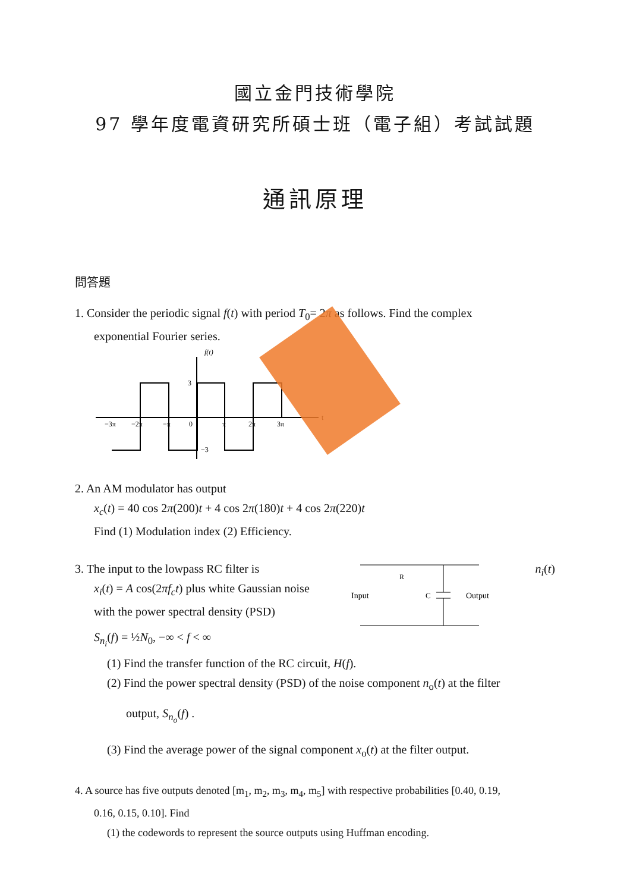國立金門技術學院
97 學年度電資研究所碩士班（電子組）考試試題
通訊原理
問答題
1. Consider the periodic signal f(t) with period T<sub>0</sub>= 2π as follows. Find the complex
exponential Fourier series.
f(t)
t
3
−3
−3π
−2π
−π
0
π
2π
3π
2. An AM modulator has output
x<sub>c</sub>(t) = 40 cos 2π(200)t + 4 cos 2π(180)t + 4 cos 2π(220)t
Find (1) Modulation index (2) Efficiency.
3. The input to the lowpass RC filter is
x<sub>i</sub>(t) = A cos(2πf<sub>c</sub>t) plus white Gaussian noise
with the power spectral density (PSD)
S<sub>n<sub>i</sub></sub>(f) = ½N<sub>0</sub>, −∞ < f < ∞
R
C
Input
Output
n<sub>i</sub>(t)
(1) Find the transfer function of the RC circuit, H(f).
(2) Find the power spectral density (PSD) of the noise component n<sub>o</sub>(t) at the filter
output, S<sub>n<sub>o</sub></sub>(f) .
(3) Find the average power of the signal component x<sub>o</sub>(t) at the filter output.
4. A source has five outputs denoted [m<sub>1</sub>, m<sub>2</sub>, m<sub>3</sub>, m<sub>4</sub>, m<sub>5</sub>] with respective probabilities [0.40, 0.19,
0.16, 0.15, 0.10]. Find
(1) the codewords to represent the source outputs using Huffman encoding.